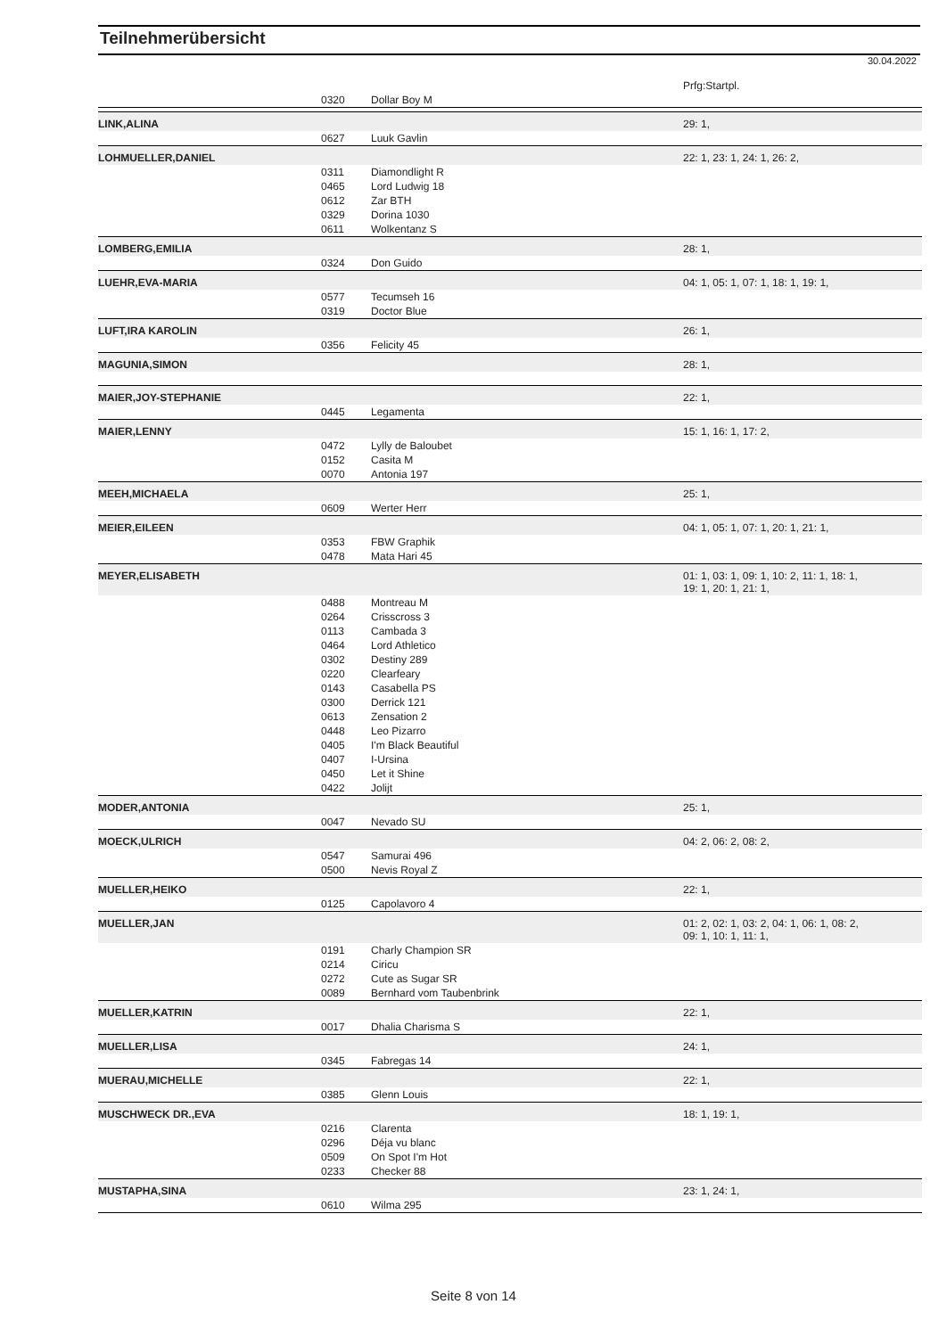Teilnehmerübersicht
30.04.2022
| | | | Prfg:Startpl. |
| | 0320 | Dollar Boy M | |
| LINK,ALINA | | | 29: 1, |
| | 0627 | Luuk Gavlin | |
| LOHMUELLER,DANIEL | | | 22: 1, 23: 1, 24: 1, 26: 2, |
| | 0311 | Diamondlight R | |
| | 0465 | Lord Ludwig 18 | |
| | 0612 | Zar BTH | |
| | 0329 | Dorina 1030 | |
| | 0611 | Wolkentanz S | |
| LOMBERG,EMILIA | | | 28: 1, |
| | 0324 | Don Guido | |
| LUEHR,EVA-MARIA | | | 04: 1, 05: 1, 07: 1, 18: 1, 19: 1, |
| | 0577 | Tecumseh 16 | |
| | 0319 | Doctor Blue | |
| LUFT,IRA KAROLIN | | | 26: 1, |
| | 0356 | Felicity 45 | |
| MAGUNIA,SIMON | | | 28: 1, |
| MAIER,JOY-STEPHANIE | | | 22: 1, |
| | 0445 | Legamenta | |
| MAIER,LENNY | | | 15: 1, 16: 1, 17: 2, |
| | 0472 | Lylly de Baloubet | |
| | 0152 | Casita M | |
| | 0070 | Antonia 197 | |
| MEEH,MICHAELA | | | 25: 1, |
| | 0609 | Werter Herr | |
| MEIER,EILEEN | | | 04: 1, 05: 1, 07: 1, 20: 1, 21: 1, |
| | 0353 | FBW Graphik | |
| | 0478 | Mata Hari 45 | |
| MEYER,ELISABETH | | | 01: 1, 03: 1, 09: 1, 10: 2, 11: 1, 18: 1, 19: 1, 20: 1, 21: 1, |
| | 0488 | Montreau M | |
| | 0264 | Crisscross 3 | |
| | 0113 | Cambada 3 | |
| | 0464 | Lord Athletico | |
| | 0302 | Destiny 289 | |
| | 0220 | Clearfeary | |
| | 0143 | Casabella PS | |
| | 0300 | Derrick 121 | |
| | 0613 | Zensation 2 | |
| | 0448 | Leo Pizarro | |
| | 0405 | I'm Black Beautiful | |
| | 0407 | I-Ursina | |
| | 0450 | Let it Shine | |
| | 0422 | Jolijt | |
| MODER,ANTONIA | | | 25: 1, |
| | 0047 | Nevado SU | |
| MOECK,ULRICH | | | 04: 2, 06: 2, 08: 2, |
| | 0547 | Samurai 496 | |
| | 0500 | Nevis Royal Z | |
| MUELLER,HEIKO | | | 22: 1, |
| | 0125 | Capolavoro 4 | |
| MUELLER,JAN | | | 01: 2, 02: 1, 03: 2, 04: 1, 06: 1, 08: 2, 09: 1, 10: 1, 11: 1, |
| | 0191 | Charly Champion SR | |
| | 0214 | Ciricu | |
| | 0272 | Cute as Sugar SR | |
| | 0089 | Bernhard vom Taubenbrink | |
| MUELLER,KATRIN | | | 22: 1, |
| | 0017 | Dhalia Charisma S | |
| MUELLER,LISA | | | 24: 1, |
| | 0345 | Fabregas 14 | |
| MUERAU,MICHELLE | | | 22: 1, |
| | 0385 | Glenn Louis | |
| MUSCHWECK DR.,EVA | | | 18: 1, 19: 1, |
| | 0216 | Clarenta | |
| | 0296 | Déja vu blanc | |
| | 0509 | On Spot I'm Hot | |
| | 0233 | Checker 88 | |
| MUSTAPHA,SINA | | | 23: 1, 24: 1, |
| | 0610 | Wilma 295 | |
Seite 8 von 14